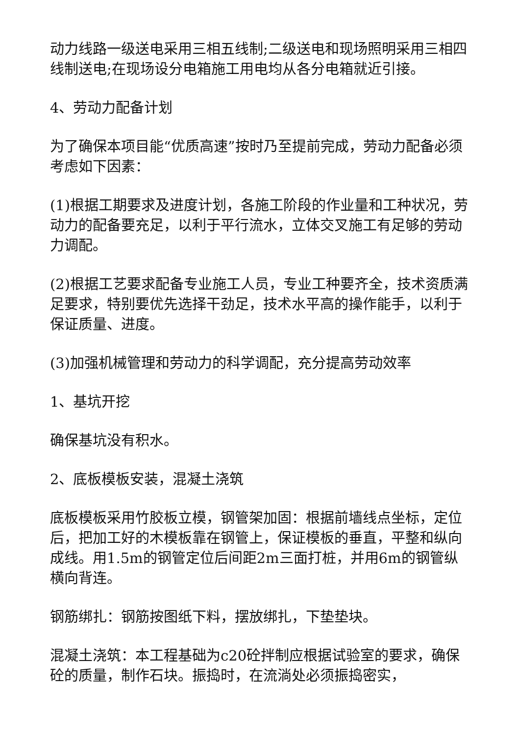动力线路一级送电采用三相五线制;二级送电和现场照明采用三相四线制送电;在现场设分电箱施工用电均从各分电箱就近引接。
4、劳动力配备计划
为了确保本项目能“优质高速”按时乃至提前完成，劳动力配备必须考虑如下因素：
(1)根据工期要求及进度计划，各施工阶段的作业量和工种状况，劳动力的配备要充足，以利于平行流水，立体交叉施工有足够的劳动力调配。
(2)根据工艺要求配备专业施工人员，专业工种要齐全，技术资质满足要求，特别要优先选择干劲足，技术水平高的操作能手，以利于保证质量、进度。
(3)加强机械管理和劳动力的科学调配，充分提高劳动效率
1、基坑开挖
确保基坑没有积水。
2、底板模板安装，混凝土浇筑
底板模板采用竹胶板立模，钢管架加固：根据前墙线点坐标，定位后，把加工好的木模板靠在钢管上，保证模板的垂直，平整和纵向成线。用1.5m的钢管定位后间距2m三面打桩，并用6m的钢管纵横向背连。
钢筋绑扎：钢筋按图纸下料，摆放绑扎，下垫垫块。
混凝土浇筑：本工程基础为c20砼拌制应根据试验室的要求，确保砼的质量，制作石块。振捣时，在流淌处必须振捣密实，